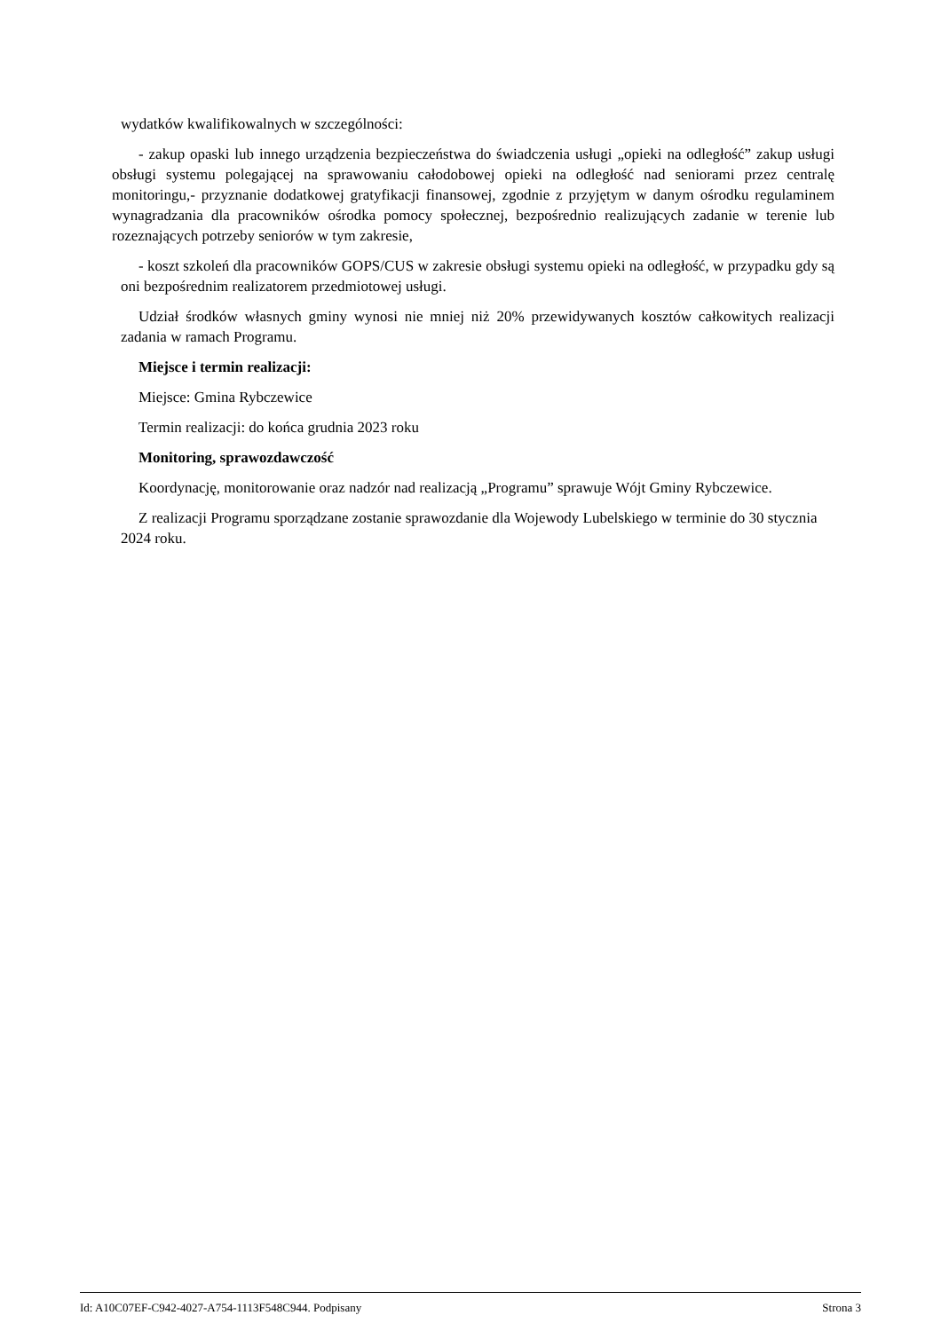wydatków kwalifikowalnych w szczególności:
- zakup opaski lub innego urządzenia bezpieczeństwa do świadczenia usługi „opieki na odległość” zakup usługi obsługi systemu polegającej na sprawowaniu całodobowej opieki na odległość nad seniorami przez centralę monitoringu,- przyznanie dodatkowej gratyfikacji finansowej, zgodnie z przyjętym w danym ośrodku regulaminem wynagradzania dla pracowników ośrodka pomocy społecznej, bezpośrednio realizujących zadanie w terenie lub rozeznających potrzeby seniorów w tym zakresie,
- koszt szkoleń dla pracowników GOPS/CUS w zakresie obsługi systemu opieki na odległość, w przypadku gdy są oni bezpośrednim realizatorem przedmiotowej usługi.
Udział środków własnych gminy wynosi nie mniej niż 20% przewidywanych kosztów całkowitych realizacji zadania w ramach Programu.
Miejsce i termin realizacji:
Miejsce: Gmina Rybczewice
Termin realizacji: do końca grudnia 2023 roku
Monitoring, sprawozdawczość
Koordynację, monitorowanie oraz nadzór nad realizacją „Programu” sprawuje Wójt Gminy Rybczewice.
Z realizacji Programu sporządzane zostanie sprawozdanie dla Wojewody Lubelskiego w terminie do 30 stycznia 2024 roku.
Id: A10C07EF-C942-4027-A754-1113F548C944. Podpisany Strona 3